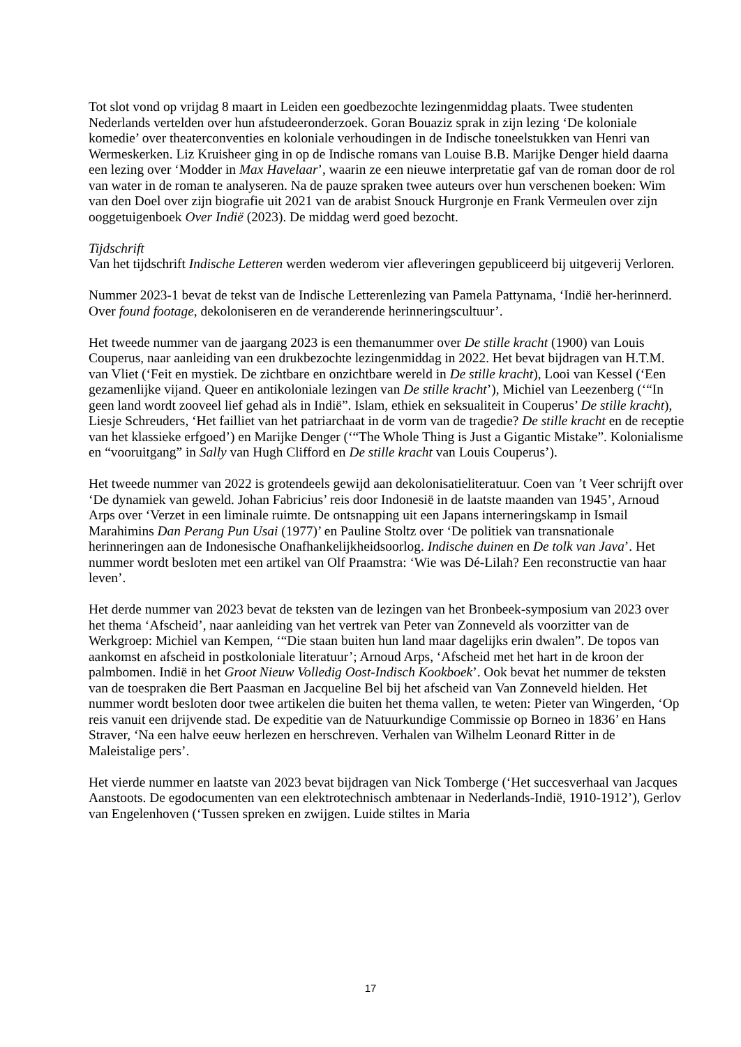Tot slot vond op vrijdag 8 maart in Leiden een goedbezochte lezingenmiddag plaats. Twee studenten Nederlands vertelden over hun afstudeeronderzoek. Goran Bouaziz sprak in zijn lezing ‘De koloniale komedie’ over theaterconventies en koloniale verhoudingen in de Indische toneelstukken van Henri van Wermeskerken. Liz Kruisheer ging in op de Indische romans van Louise B.B. Marijke Denger hield daarna een lezing over ‘Modder in Max Havelaar’, waarin ze een nieuwe interpretatie gaf van de roman door de rol van water in de roman te analyseren. Na de pauze spraken twee auteurs over hun verschenen boeken: Wim van den Doel over zijn biografie uit 2021 van de arabist Snouck Hurgronje en Frank Vermeulen over zijn ooggetuigenboek Over Indië (2023). De middag werd goed bezocht.
Tijdschrift
Van het tijdschrift Indische Letteren werden wederom vier afleveringen gepubliceerd bij uitgeverij Verloren.
Nummer 2023-1 bevat de tekst van de Indische Letterenlezing van Pamela Pattynama, ‘Indië her-herinnerd. Over found footage, dekoloniseren en de veranderende herinneringscultuur’.
Het tweede nummer van de jaargang 2023 is een themanummer over De stille kracht (1900) van Louis Couperus, naar aanleiding van een drukbezochte lezingenmiddag in 2022. Het bevat bijdragen van H.T.M. van Vliet (‘Feit en mystiek. De zichtbare en onzichtbare wereld in De stille kracht), Looi van Kessel (‘Een gezamenlijke vijand. Queer en antikoloniale lezingen van De stille kracht’), Michiel van Leezenberg (‘“In geen land wordt zooveel lief gehad als in Indië”. Islam, ethiek en seksualiteit in Couperus’ De stille kracht), Liesje Schreuders, ‘Het failliet van het patriarchaat in de vorm van de tragedie? De stille kracht en de receptie van het klassieke erfgoed’) en Marijke Denger (‘“The Whole Thing is Just a Gigantic Mistake”. Kolonialisme en “vooruitgang” in Sally van Hugh Clifford en De stille kracht van Louis Couperus’).
Het tweede nummer van 2022 is grotendeels gewijd aan dekolonisatieliteratuur. Coen van ’t Veer schrijft over ‘De dynamiek van geweld. Johan Fabricius’ reis door Indonesië in de laatste maanden van 1945’, Arnoud Arps over ‘Verzet in een liminale ruimte. De ontsnapping uit een Japans interneringskamp in Ismail Marahimins Dan Perang Pun Usai (1977)’ en Pauline Stoltz over ‘De politiek van transnationale herinneringen aan de Indonesische Onafhankelijkheidsoorlog. Indische duinen en De tolk van Java’. Het nummer wordt besloten met een artikel van Olf Praamstra: ‘Wie was Dé-Lilah? Een reconstructie van haar leven’.
Het derde nummer van 2023 bevat de teksten van de lezingen van het Bronbeek-symposium van 2023 over het thema ‘Afscheid’, naar aanleiding van het vertrek van Peter van Zonneveld als voorzitter van de Werkgroep: Michiel van Kempen, ‘“Die staan buiten hun land maar dagelijks erin dwalen”. De topos van aankomst en afscheid in postkoloniale literatuur’; Arnoud Arps, ‘Afscheid met het hart in de kroon der palmbomen. Indië in het Groot Nieuw Volledig Oost-Indisch Kookboek’. Ook bevat het nummer de teksten van de toespraken die Bert Paasman en Jacqueline Bel bij het afscheid van Van Zonneveld hielden. Het nummer wordt besloten door twee artikelen die buiten het thema vallen, te weten: Pieter van Wingerden, ‘Op reis vanuit een drijvende stad. De expeditie van de Natuurkundige Commissie op Borneo in 1836’ en Hans Straver, ‘Na een halve eeuw herlezen en herschreven. Verhalen van Wilhelm Leonard Ritter in de Maleistalige pers’.
Het vierde nummer en laatste van 2023 bevat bijdragen van Nick Tomberge (‘Het succesverhaal van Jacques Aanstoots. De egodocumenten van een elektrotechnisch ambtenaar in Nederlands-Indië, 1910-1912’), Gerlov van Engelenhoven (‘Tussen spreken en zwijgen. Luide stiltes in Maria
17